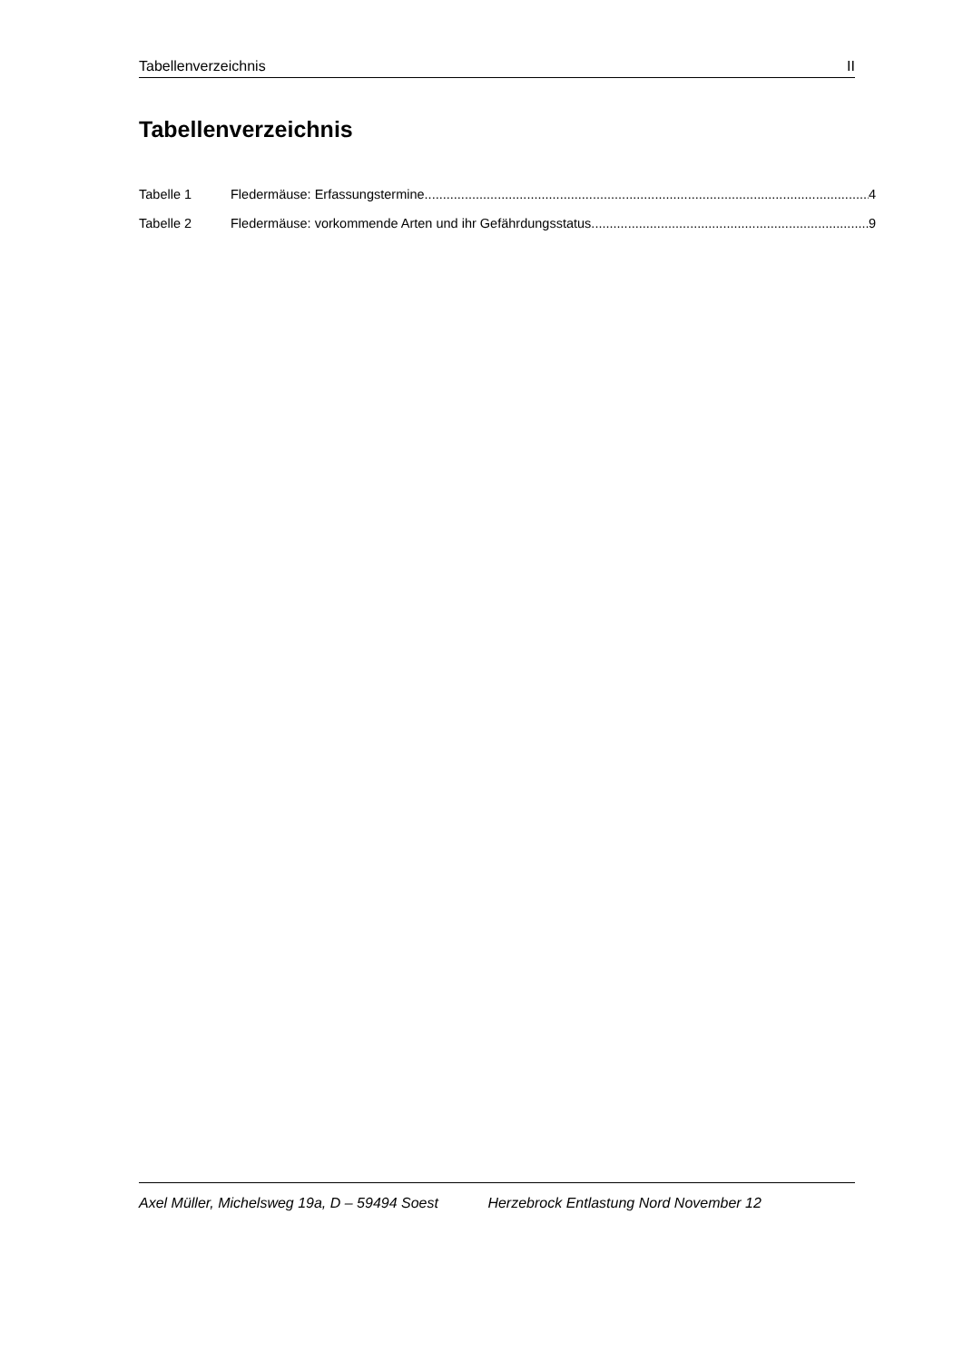Tabellenverzeichnis II
Tabellenverzeichnis
Tabelle 1 Fledermäuse: Erfassungstermine 4
Tabelle 2 Fledermäuse: vorkommende Arten und ihr Gefährdungsstatus 9
Axel Müller, Michelsweg 19a, D – 59494 Soest Herzebrock Entlastung Nord November 12